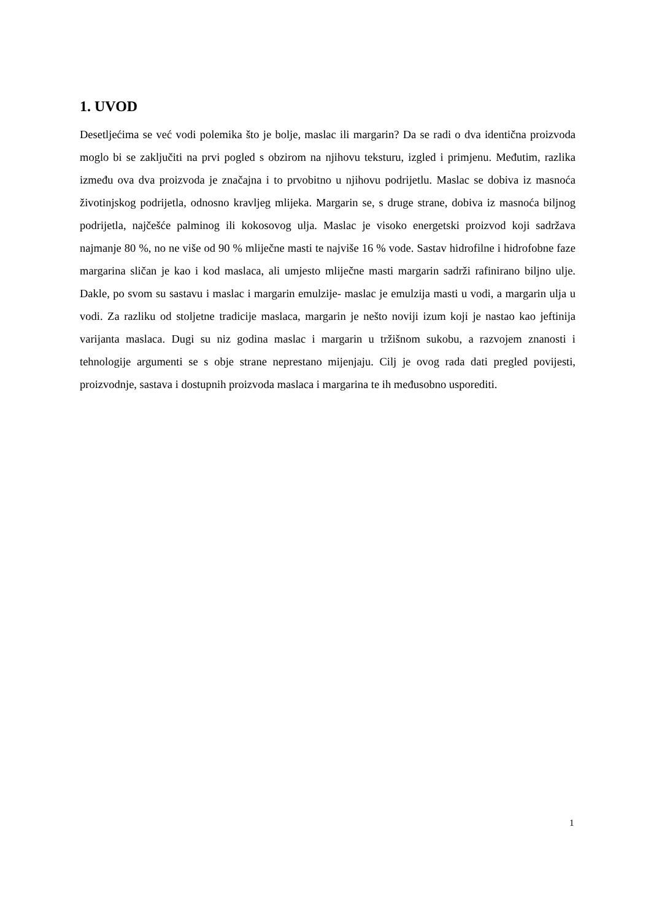1. UVOD
Desetljećima se već vodi polemika što je bolje, maslac ili margarin? Da se radi o dva identična proizvoda moglo bi se zaključiti na prvi pogled s obzirom na njihovu teksturu, izgled i primjenu. Međutim, razlika između ova dva proizvoda je značajna i to prvobitno u njihovu podrijetlu. Maslac se dobiva iz masnoća životinjskog podrijetla, odnosno kravljeg mlijeka. Margarin se, s druge strane, dobiva iz masnoća biljnog podrijetla, najčešće palminog ili kokosovog ulja. Maslac je visoko energetski proizvod koji sadržava najmanje 80 %, no ne više od 90 % mliječne masti te najviše 16 % vode. Sastav hidrofilne i hidrofobne faze margarina sličan je kao i kod maslaca, ali umjesto mliječne masti margarin sadrži rafinirano biljno ulje. Dakle, po svom su sastavu i maslac i margarin emulzije- maslac je emulzija masti u vodi, a margarin ulja u vodi. Za razliku od stoljetne tradicije maslaca, margarin je nešto noviji izum koji je nastao kao jeftinija varijanta maslaca. Dugi su niz godina maslac i margarin u tržišnom sukobu, a razvojem znanosti i tehnologije argumenti se s obje strane neprestano mijenjaju. Cilj je ovog rada dati pregled povijesti, proizvodnje, sastava i dostupnih proizvoda maslaca i margarina te ih međusobno usporediti.
1